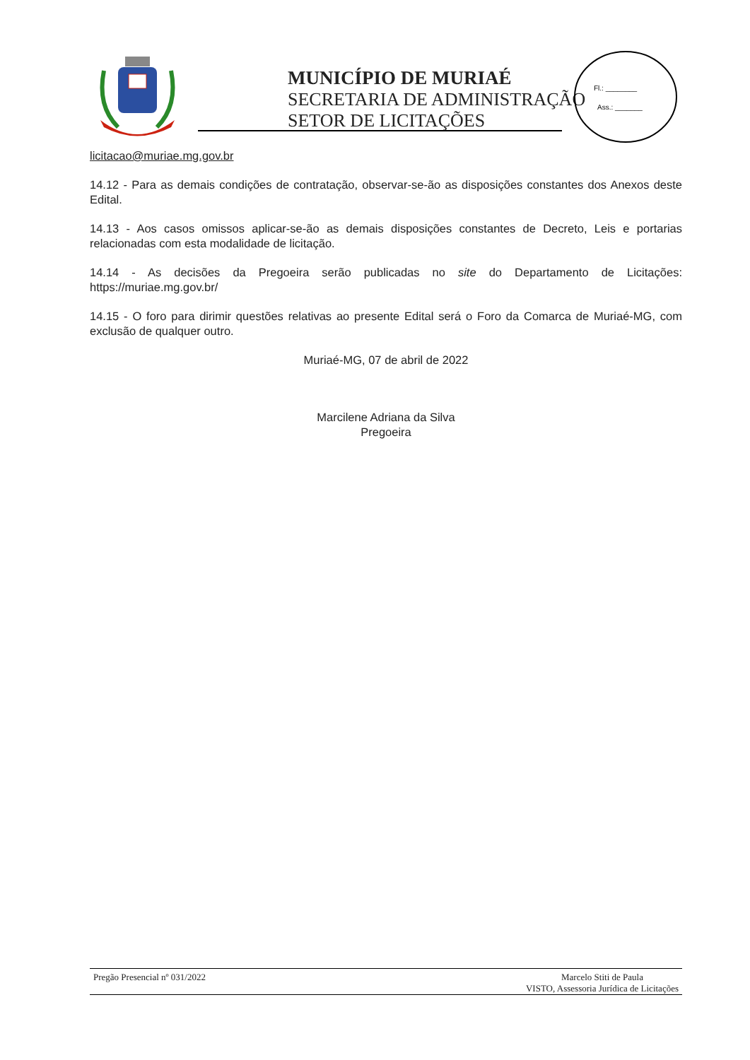MUNICÍPIO DE MURIAÉ
SECRETARIA DE ADMINISTRAÇÃO
SETOR DE LICITAÇÕES
Fl.: ________
Ass.: _______
licitacao@muriae.mg.gov.br
14.12 - Para as demais condições de contratação, observar-se-ão as disposições constantes dos Anexos deste Edital.
14.13 - Aos casos omissos aplicar-se-ão as demais disposições constantes de Decreto, Leis e portarias relacionadas com esta modalidade de licitação.
14.14 - As decisões da Pregoeira serão publicadas no site do Departamento de Licitações: https://muriae.mg.gov.br/
14.15 - O foro para dirimir questões relativas ao presente Edital será o Foro da Comarca de Muriaé-MG, com exclusão de qualquer outro.
Muriaé-MG, 07 de abril de 2022
Marcilene Adriana da Silva
Pregoeira
Pregão Presencial nº 031/2022 Marcelo Stiti de Paula
VISTO, Assessoria Jurídica de Licitações